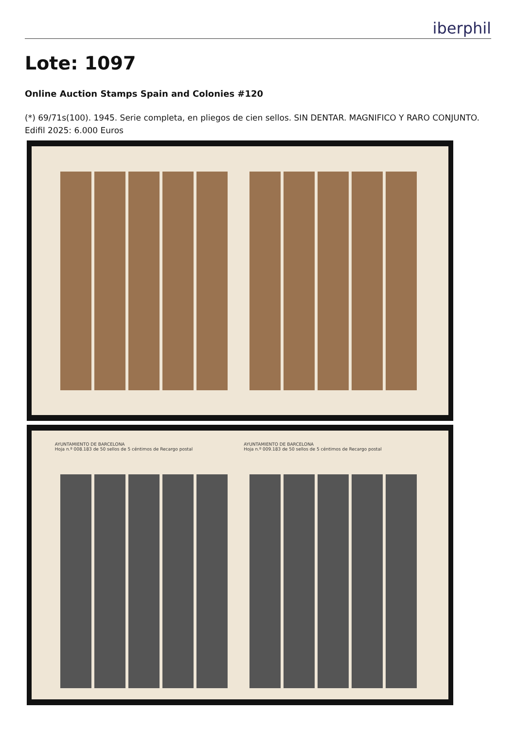iberphil
Lote: 1097
Online Auction Stamps Spain and Colonies #120
(*) 69/71s(100). 1945. Serie completa, en pliegos de cien sellos. SIN DENTAR. MAGNIFICO Y RARO CONJUNTO. Edifil 2025: 6.000 Euros
AYUNTAMIENTO DE BARCELONA
Hoja n.º 008.183 de 50 sellos de 5 céntimos de Recargo postal
AYUNTAMIENTO DE BARCELONA
Hoja n.º 009.183 de 50 sellos de 5 céntimos de Recargo postal